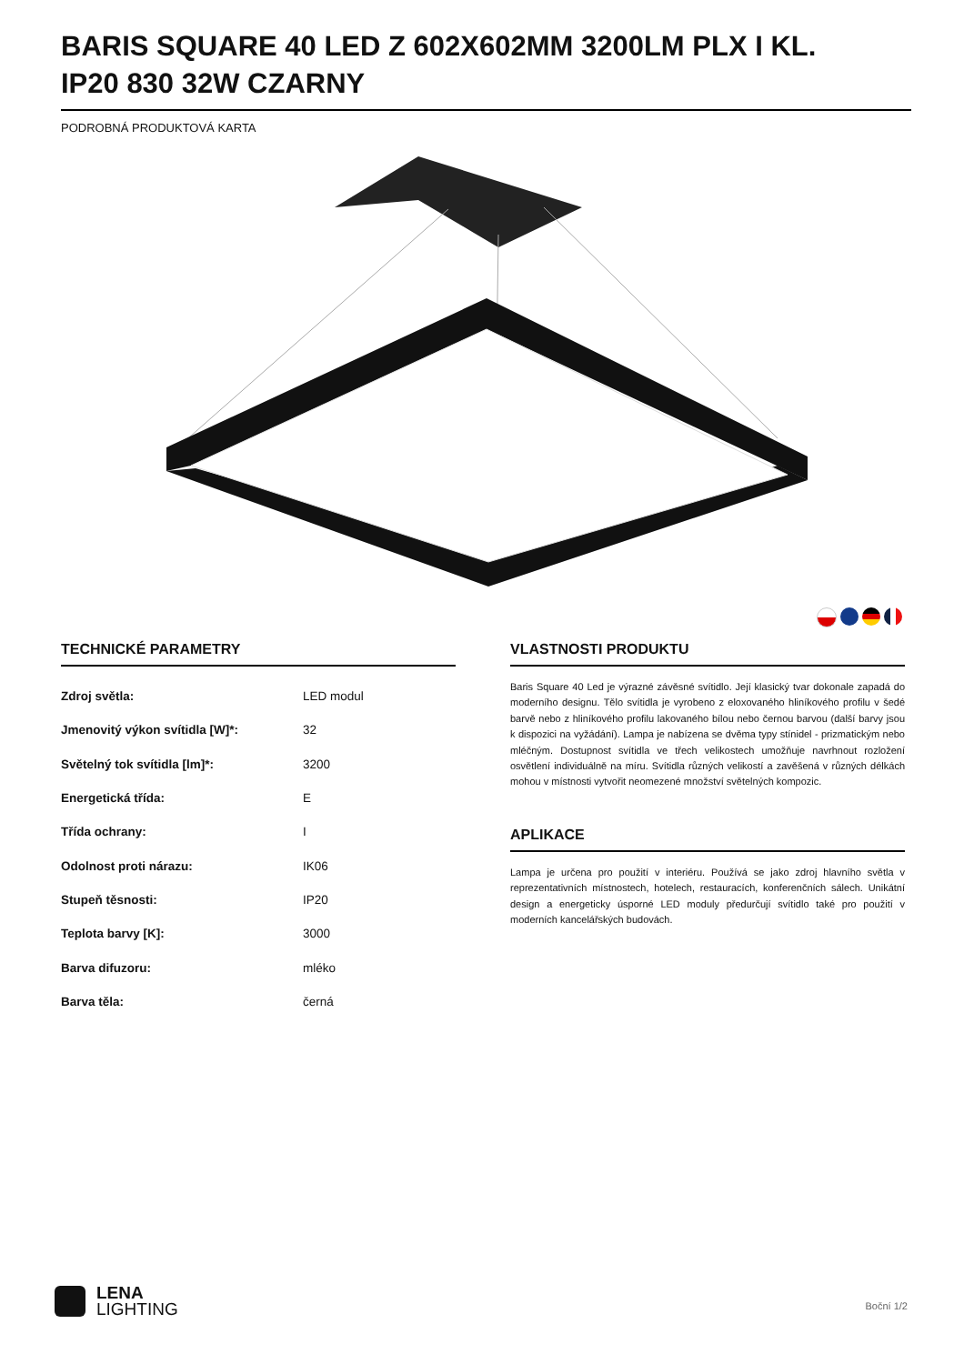BARIS SQUARE 40 LED Z 602X602MM 3200LM PLX I KL. IP20 830 32W CZARNY
PODROBNÁ PRODUKTOVÁ KARTA
TECHNICKÉ PARAMETRY
| Zdroj světla: | LED modul |
| Jmenovitý výkon svítidla [W]*: | 32 |
| Světelný tok svítidla [lm]*: | 3200 |
| Energetická třída: | E |
| Třída ochrany: | I |
| Odolnost proti nárazu: | IK06 |
| Stupeň těsnosti: | IP20 |
| Teplota barvy [K]: | 3000 |
| Barva difuzoru: | mléko |
| Barva těla: | černá |
VLASTNOSTI PRODUKTU
Baris Square 40 Led je výrazné závěsné svítidlo. Její klasický tvar dokonale zapadá do moderního designu. Tělo svítidla je vyrobeno z eloxovaného hliníkového profilu v šedé barvě nebo z hliníkového profilu lakovaného bílou nebo černou barvou (další barvy jsou k dispozici na vyžádání). Lampa je nabízena se dvěma typy stínidel - prizmatickým nebo mléčným. Dostupnost svítidla ve třech velikostech umožňuje navrhnout rozložení osvětlení individuálně na míru. Svítidla různých velikostí a zavěšená v různých délkách mohou v místnosti vytvořit neomezené množství světelných kompozic.
APLIKACE
Lampa je určena pro použití v interiéru. Používá se jako zdroj hlavního světla v reprezentativních místnostech, hotelech, restauracích, konferenčních sálech. Unikátní design a energeticky úsporné LED moduly předurčují svítidlo také pro použití v moderních kancelářských budovách.
LENA
LIGHTING
Boční 1/2